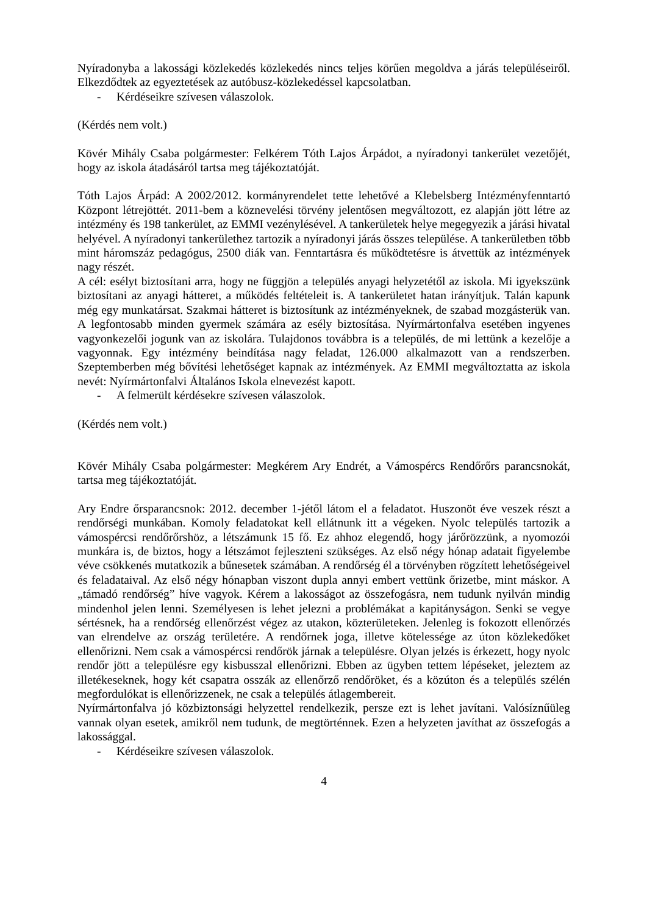Nyíradonyba a lakossági közlekedés közlekedés nincs teljes körűen megoldva a járás településeiről. Elkezdődtek az egyeztetések az autóbusz-közlekedéssel kapcsolatban.
- Kérdéseikre szívesen válaszolok.
(Kérdés nem volt.)
Kövér Mihály Csaba polgármester: Felkérem Tóth Lajos Árpádot, a nyíradonyi tankerület vezetőjét, hogy az iskola átadásáról tartsa meg tájékoztatóját.
Tóth Lajos Árpád: A 2002/2012. kormányrendelet tette lehetővé a Klebelsberg Intézményfenntartó Központ létrejöttét. 2011-bem a köznevelési törvény jelentősen megváltozott, ez alapján jött létre az intézmény és 198 tankerület, az EMMI vezénylésével. A tankerületek helye megegyezik a járási hivatal helyével. A nyíradonyi tankerülethez tartozik a nyíradonyi járás összes települése. A tankerületben több mint háromszáz pedagógus, 2500 diák van. Fenntartásra és működtetésre is átvettük az intézmények nagy részét.
A cél: esélyt biztosítani arra, hogy ne függjön a település anyagi helyzetétől az iskola. Mi igyekszünk biztosítani az anyagi hátteret, a működés feltételeit is. A tankerületet hatan irányítjuk. Talán kapunk még egy munkatársat. Szakmai hátteret is biztosítunk az intézményeknek, de szabad mozgásterük van. A legfontosabb minden gyermek számára az esély biztosítása. Nyírmártonfalva esetében ingyenes vagyonkezelői jogunk van az iskolára. Tulajdonos továbbra is a település, de mi lettünk a kezelője a vagyonnak. Egy intézmény beindítása nagy feladat, 126.000 alkalmazott van a rendszerben. Szeptemberben még bővítési lehetőséget kapnak az intézmények. Az EMMI megváltoztatta az iskola nevét: Nyírmártonfalvi Általános Iskola elnevezést kapott.
- A felmerült kérdésekre szívesen válaszolok.
(Kérdés nem volt.)
Kövér Mihály Csaba polgármester: Megkérem Ary Endrét, a Vámospércs Rendőrőrs parancsnokát, tartsa meg tájékoztatóját.
Ary Endre őrsparancsnok: 2012. december 1-jétől látom el a feladatot. Huszonöt éve veszek részt a rendőrségi munkában. Komoly feladatokat kell ellátnunk itt a végeken. Nyolc település tartozik a vámospércsi rendőrőrshöz, a létszámunk 15 fő. Ez ahhoz elegendő, hogy járőrözzünk, a nyomozói munkára is, de biztos, hogy a létszámot fejleszteni szükséges. Az első négy hónap adatait figyelembe véve csökkenés mutatkozik a bűnesetek számában. A rendőrség él a törvényben rögzített lehetőségeivel és feladataival. Az első négy hónapban viszont dupla annyi embert vettünk őrizetbe, mint máskor. A „támadó rendőrség” híve vagyok. Kérem a lakosságot az összefogásra, nem tudunk nyilván mindig mindenhol jelen lenni. Személyesen is lehet jelezni a problémákat a kapitányságon. Senki se vegye sértésnek, ha a rendőrség ellenőrzést végez az utakon, közterületeken. Jelenleg is fokozott ellenőrzés van elrendelve az ország területére. A rendőrnek joga, illetve kötelessége az úton közlekedőket ellenőrizni. Nem csak a vámospércsi rendőrök járnak a településre. Olyan jelzés is érkezett, hogy nyolc rendőr jött a településre egy kisbusszal ellenőrizni. Ebben az ügyben tettem lépéseket, jeleztem az illetékeseknek, hogy két csapatra osszák az ellenőrző rendőröket, és a közúton és a település szélén megfordulókat is ellenőrizzenek, ne csak a település átlagembereit.
Nyírmártonfalva jó közbiztonsági helyzettel rendelkezik, persze ezt is lehet javítani. Valósíznűüleg vannak olyan esetek, amikről nem tudunk, de megtörténnek. Ezen a helyzeten javíthat az összefogás a lakossággal.
- Kérdéseikre szívesen válaszolok.
4